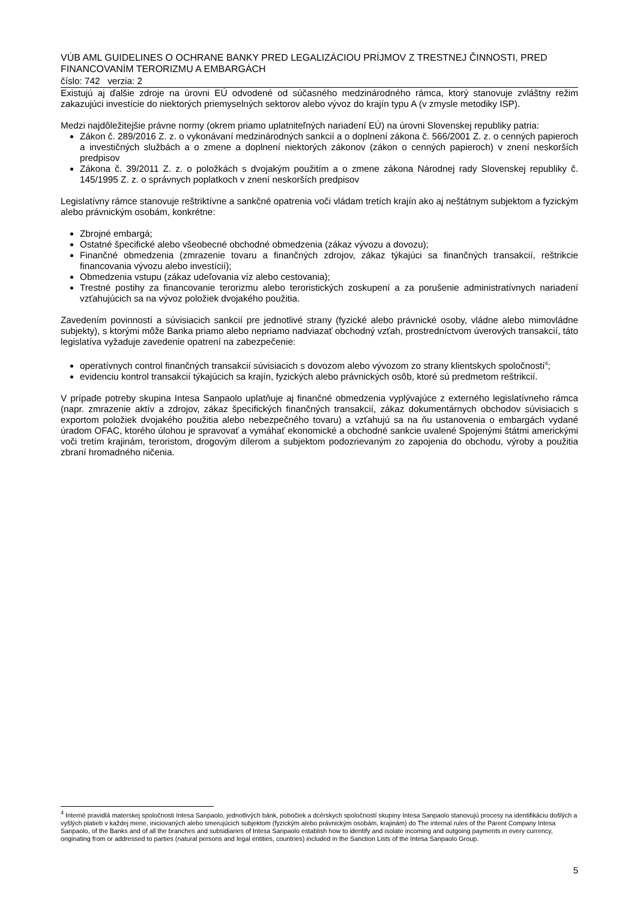VÚB AML GUIDELINES O OCHRANE BANKY PRED LEGALIZÁCIOU PRÍJMOV Z TRESTNEJ ČINNOSTI, PRED FINANCOVANÍM TERORIZMU A EMBARGÁCH
číslo: 742 verzia: 2
Existujú aj ďalšie zdroje na úrovni EÚ odvodené od súčasného medzinárodného rámca, ktorý stanovuje zvláštny režim zakazujúci investície do niektorých priemyselných sektorov alebo vývoz do krajín typu A (v zmysle metodiky ISP).
Medzi najdôležitejšie právne normy (okrem priamo uplatniteľných nariadení EÚ) na úrovni Slovenskej republiky patria:
Zákon č. 289/2016 Z. z. o vykonávaní medzinárodných sankcií a o doplnení zákona č. 566/2001 Z. z. o cenných papieroch a investičných službách a o zmene a doplnení niektorých zákonov (zákon o cenných papieroch) v znení neskorších predpisov
Zákona č. 39/2011 Z. z. o položkách s dvojakým použitím a o zmene zákona Národnej rady Slovenskej republiky č. 145/1995 Z. z. o správnych poplatkoch v znení neskorších predpisov
Legislatívny rámce stanovuje reštriktívne a sankčné opatrenia voči vládam tretích krajín ako aj neštátnym subjektom a fyzickým alebo právnickým osobám, konkrétne:
Zbrojné embargá;
Ostatné špecifické alebo všeobecné obchodné obmedzenia (zákaz vývozu a dovozu);
Finančné obmedzenia (zmrazenie tovaru a finančných zdrojov, zákaz týkajúci sa finančných transakcií, reštrikcie financovania vývozu alebo investícií);
Obmedzenia vstupu (zákaz udeľovania víz alebo cestovania);
Trestné postihy za financovanie terorizmu alebo teroristických zoskupení a za porušenie administratívnych nariadení vzťahujúcich sa na vývoz položiek dvojakého použitia.
Zavedením povinností a súvisiacich sankcií pre jednotlivé strany (fyzické alebo právnické osoby, vládne alebo mimovládne subjekty), s ktorými môže Banka priamo alebo nepriamo nadviazať obchodný vzťah, prostredníctvom úverových transakcií, táto legislatíva vyžaduje zavedenie opatrení na zabezpečenie:
operatívnych control finančných transakcií súvisiacich s dovozom alebo vývozom zo strany klientskych spoločností<sup>4</sup>;
evidenciu kontrol transakcií týkajúcich sa krajín, fyzických alebo právnických osôb, ktoré sú predmetom reštrikcií.
V prípade potreby skupina Intesa Sanpaolo uplatňuje aj finančné obmedzenia vyplývajúce z externého legislatívneho rámca (napr. zmrazenie aktív a zdrojov, zákaz špecifických finančných transakcií, zákaz dokumentárnych obchodov súvisiacich s exportom položiek dvojakého použitia alebo nebezpečného tovaru) a vzťahujú sa na ňu ustanovenia o embargách vydané úradom OFAC, ktorého úlohou je spravovať a vymáhať ekonomické a obchodné sankcie uvalené Spojenými štátmi americkými voči tretím krajinám, teroristom, drogovým dílerom a subjektom podozrievaným zo zapojenia do obchodu, výroby a použitia zbraní hromadného ničenia.
<sup>4</sup> Interné pravidlá materskej spoločnosti Intesa Sanpaolo, jednotlivých bánk, pobočiek a dcérskych spoločností skupiny Intesa Sanpaolo stanovujú procesy na identifikáciu došlých a vyšlých platieb v každej mene, iniciovaných alebo smerujúcich subjektom (fyzickým alebo právnickým osobám, krajinám) do The internal rules of the Parent Company Intesa Sanpaolo, of the Banks and of all the branches and subsidiaries of Intesa Sanpaolo establish how to identify and isolate incoming and outgoing payments in every currency, originating from or addressed to parties (natural persons and legal entities, countries) included in the Sanction Lists of the Intesa Sanpaolo Group.
5